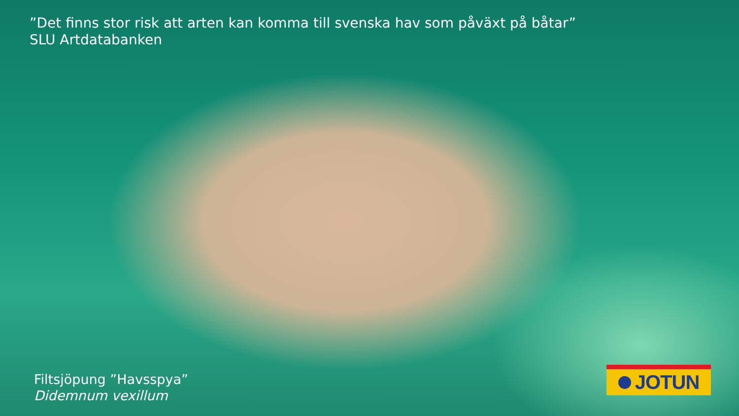”Det finns stor risk att arten kan komma till svenska hav som påväxt på båtar”
SLU Artdatabanken
Filtsjöpung ”Havsspya”
Didemnum vexillum
JOTUN